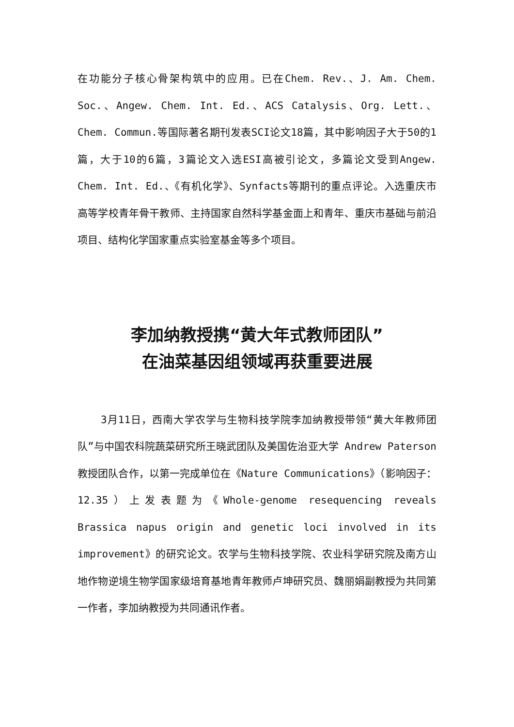在功能分子核心骨架构筑中的应用。已在Chem. Rev.、J. Am. Chem. Soc.、Angew. Chem. Int. Ed.、ACS Catalysis、Org. Lett.、Chem. Commun.等国际著名期刊发表SCI论文18篇，其中影响因子大于50的1篇，大于10的6篇，3篇论文入选ESI高被引论文，多篇论文受到Angew. Chem. Int. Ed.、《有机化学》、Synfacts等期刊的重点评论。入选重庆市高等学校青年骨干教师、主持国家自然科学基金面上和青年、重庆市基础与前沿项目、结构化学国家重点实验室基金等多个项目。
李加纳教授携“黄大年式教师团队”
在油菜基因组领域再获重要进展
3月11日，西南大学农学与生物科技学院李加纳教授带领“黄大年教师团队”与中国农科院蔬菜研究所王晓武团队及美国佐治亚大学 Andrew Paterson 教授团队合作，以第一完成单位在《Nature Communications》（影响因子：12.35）上发表题为《Whole-genome resequencing reveals Brassica napus origin and genetic loci involved in its improvement》的研究论文。农学与生物科技学院、农业科学研究院及南方山地作物逆境生物学国家级培育基地青年教师卢坤研究员、魏丽娟副教授为共同第一作者，李加纳教授为共同通讯作者。